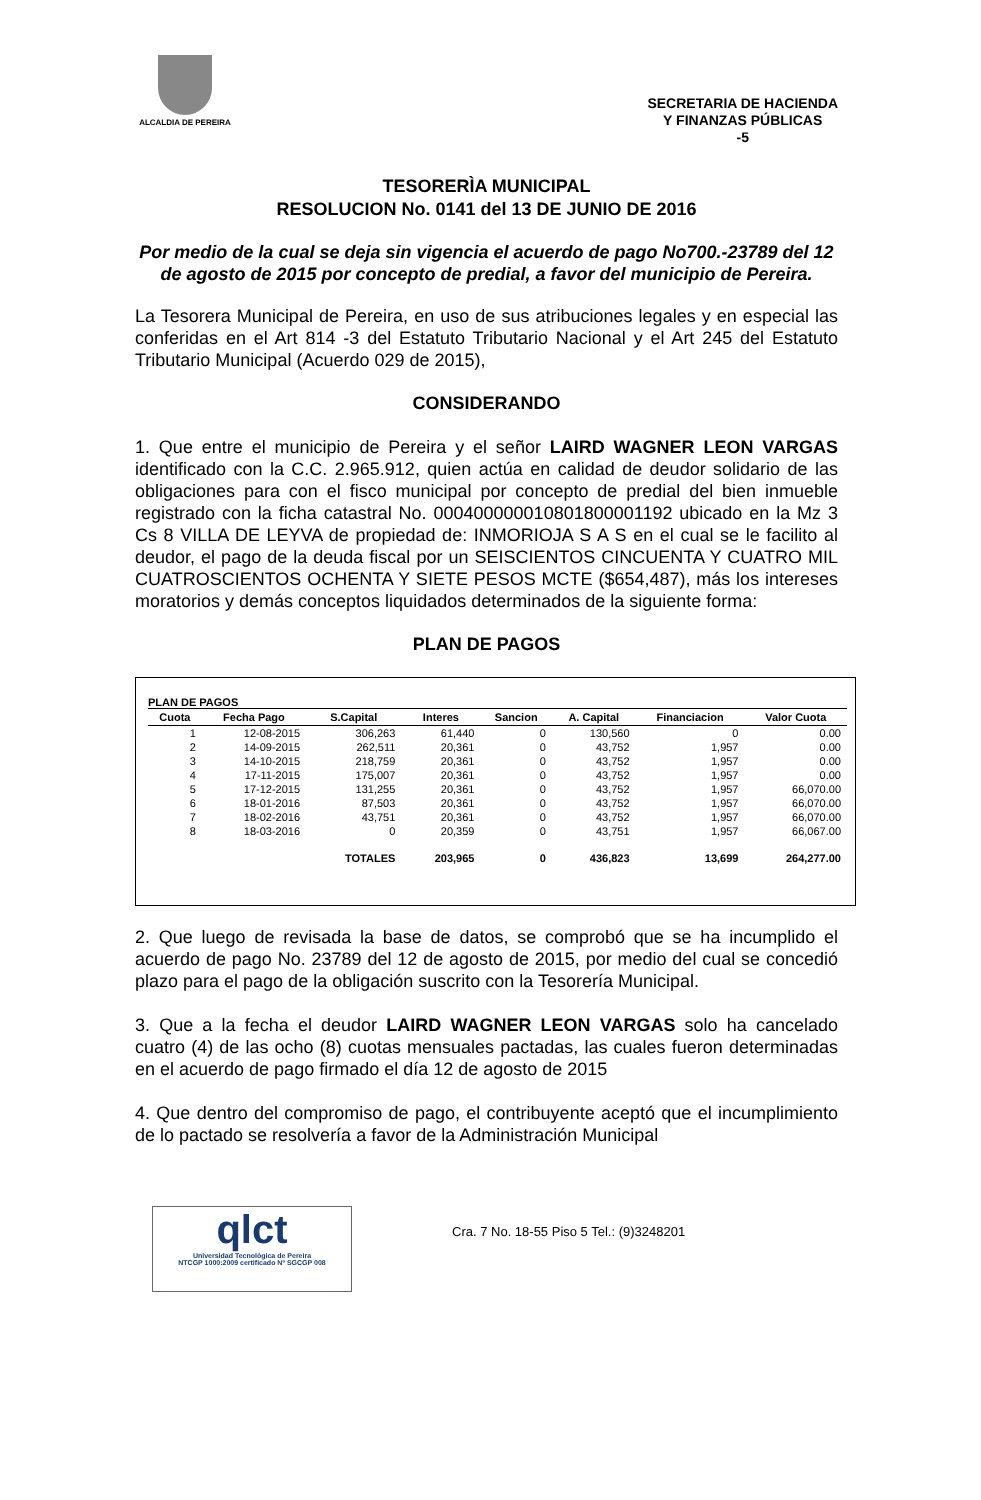ALCALDIA DE PEREIRA
SECRETARIA DE HACIENDA
Y FINANZAS PÚBLICAS
-5
TESORERÌA MUNICIPAL
RESOLUCION No. 0141 del 13 DE JUNIO DE 2016
Por medio de la cual se deja sin vigencia el acuerdo de pago No700.-23789 del 12 de agosto de 2015 por concepto de predial, a favor del municipio de Pereira.
La Tesorera Municipal de Pereira, en uso de sus atribuciones legales y en especial las conferidas en el Art 814 -3 del Estatuto Tributario Nacional y el Art 245 del Estatuto Tributario Municipal (Acuerdo 029 de 2015),
CONSIDERANDO
1. Que entre el municipio de Pereira y el señor LAIRD WAGNER LEON VARGAS identificado con la C.C. 2.965.912, quien actúa en calidad de deudor solidario de las obligaciones para con el fisco municipal por concepto de predial del bien inmueble registrado con la ficha catastral No. 000400000010801800001192 ubicado en la Mz 3 Cs 8 VILLA DE LEYVA de propiedad de: INMORIOJA S A S en el cual se le facilito al deudor, el pago de la deuda fiscal por un SEISCIENTOS CINCUENTA Y CUATRO MIL CUATROSCIENTOS OCHENTA Y SIETE PESOS MCTE ($654,487), más los intereses moratorios y demás conceptos liquidados determinados de la siguiente forma:
PLAN DE PAGOS
PLAN DE PAGOS
| Cuota | Fecha Pago | S.Capital | Interes | Sancion | A. Capital | Financiacion | Valor Cuota |
| --- | --- | --- | --- | --- | --- | --- | --- |
| 1 | 12-08-2015 | 306,263 | 61,440 | 0 | 130,560 | 0 | 0.00 |
| 2 | 14-09-2015 | 262,511 | 20,361 | 0 | 43,752 | 1,957 | 0.00 |
| 3 | 14-10-2015 | 218,759 | 20,361 | 0 | 43,752 | 1,957 | 0.00 |
| 4 | 17-11-2015 | 175,007 | 20,361 | 0 | 43,752 | 1,957 | 0.00 |
| 5 | 17-12-2015 | 131,255 | 20,361 | 0 | 43,752 | 1,957 | 66,070.00 |
| 6 | 18-01-2016 | 87,503 | 20,361 | 0 | 43,752 | 1,957 | 66,070.00 |
| 7 | 18-02-2016 | 43,751 | 20,361 | 0 | 43,752 | 1,957 | 66,070.00 |
| 8 | 18-03-2016 | 0 | 20,359 | 0 | 43,751 | 1,957 | 66,067.00 |
| | | TOTALES | 203,965 | 0 | 436,823 | 13,699 | 264,277.00 |
2. Que luego de revisada la base de datos, se comprobó que se ha incumplido el acuerdo de pago No. 23789 del 12 de agosto de 2015, por medio del cual se concedió plazo para el pago de la obligación suscrito con la Tesorería Municipal.
3. Que a la fecha el deudor LAIRD WAGNER LEON VARGAS solo ha cancelado cuatro (4) de las ocho (8) cuotas mensuales pactadas, las cuales fueron determinadas en el acuerdo de pago firmado el día 12 de agosto de 2015
4. Que dentro del compromiso de pago, el contribuyente aceptó que el incumplimiento de lo pactado se resolvería a favor de la Administración Municipal
qlct
Universidad Tecnológica de Pereira
NTCGP 1000:2009 certificado Nº SGCGP 008
Cra. 7 No. 18-55 Piso 5 Tel.: (9)3248201